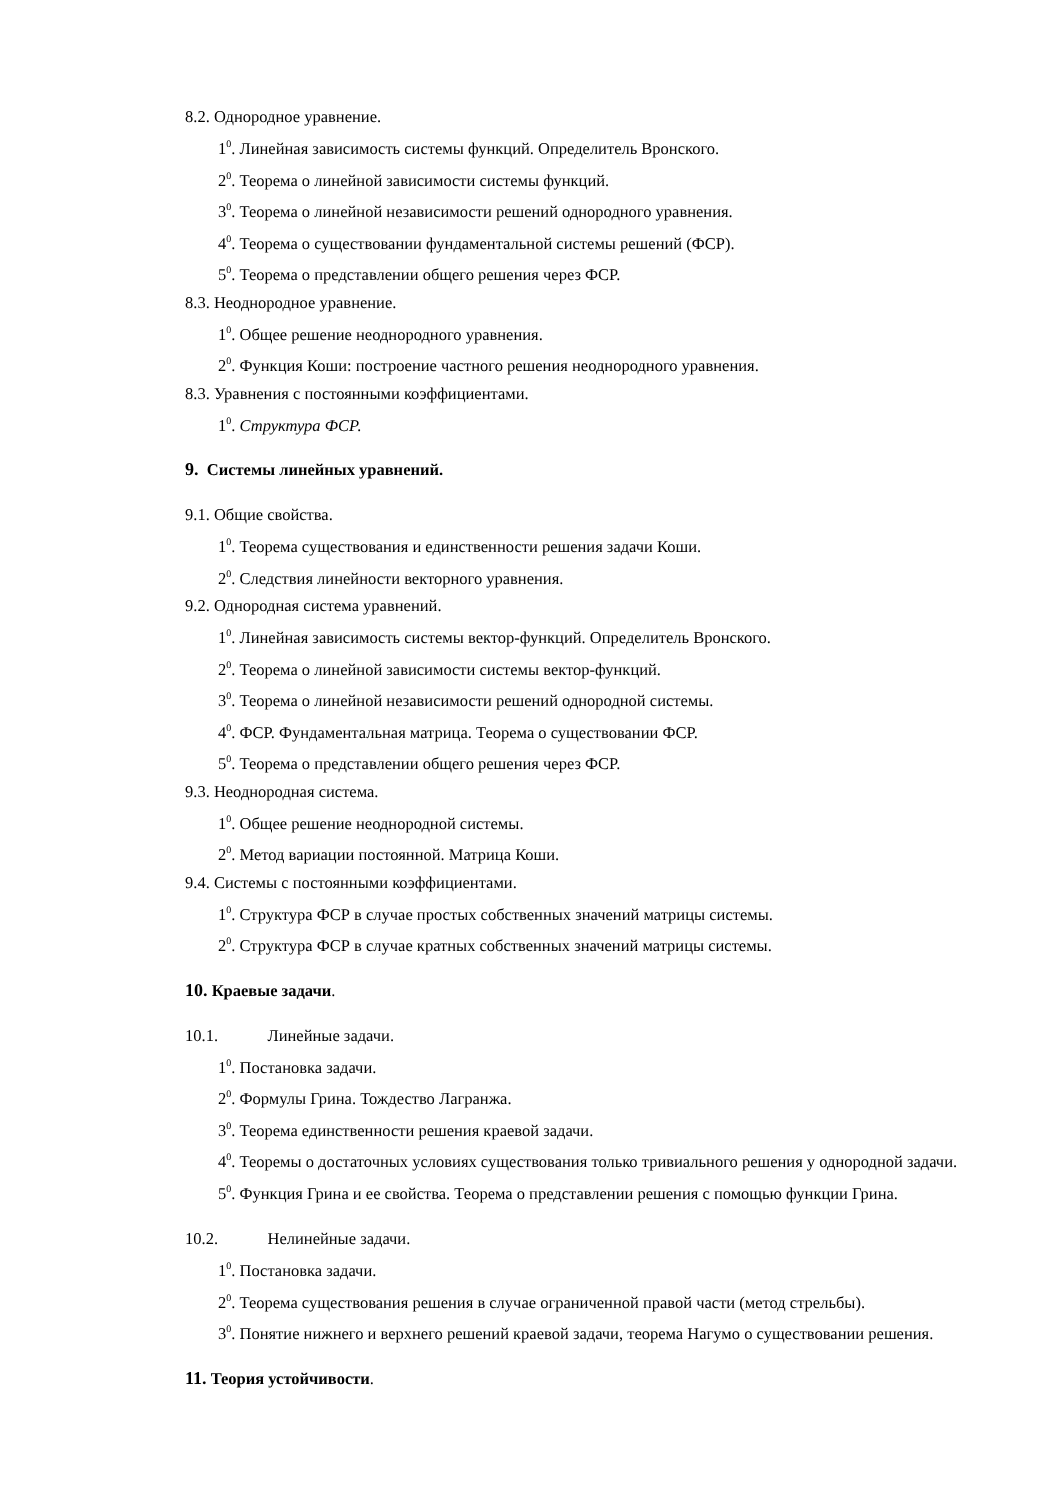8.2. Однородное уравнение.
1<sup>0</sup>. Линейная зависимость системы функций. Определитель Вронского.
2<sup>0</sup>. Теорема о линейной зависимости системы функций.
3<sup>0</sup>. Теорема о линейной независимости решений однородного уравнения.
4<sup>0</sup>. Теорема о существовании фундаментальной системы решений (ФСР).
5<sup>0</sup>. Теорема о представлении общего решения через ФСР.
8.3. Неоднородное уравнение.
1<sup>0</sup>. Общее решение неоднородного уравнения.
2<sup>0</sup>. Функция Коши: построение частного решения неоднородного уравнения.
8.3. Уравнения с постоянными коэффициентами.
1<sup>0</sup>. Структура ФСР.
9. Системы линейных уравнений.
9.1. Общие свойства.
1<sup>0</sup>. Теорема существования и единственности решения задачи Коши.
2<sup>0</sup>. Следствия линейности векторного уравнения.
9.2. Однородная система уравнений.
1<sup>0</sup>. Линейная зависимость системы вектор-функций. Определитель Вронского.
2<sup>0</sup>. Теорема о линейной зависимости системы вектор-функций.
3<sup>0</sup>. Теорема о линейной независимости решений однородной системы.
4<sup>0</sup>. ФСР. Фундаментальная матрица. Теорема о существовании ФСР.
5<sup>0</sup>. Теорема о представлении общего решения через ФСР.
9.3. Неоднородная система.
1<sup>0</sup>. Общее решение неоднородной системы.
2<sup>0</sup>. Метод вариации постоянной. Матрица Коши.
9.4. Системы с постоянными коэффициентами.
1<sup>0</sup>. Структура ФСР в случае простых собственных значений матрицы системы.
2<sup>0</sup>. Структура ФСР в случае кратных собственных значений матрицы системы.
10. Краевые задачи.
10.1. Линейные задачи.
1<sup>0</sup>. Постановка задачи.
2<sup>0</sup>. Формулы Грина. Тождество Лагранжа.
3<sup>0</sup>. Теорема единственности решения краевой задачи.
4<sup>0</sup>. Теоремы о достаточных условиях существования только тривиального решения у однородной задачи.
5<sup>0</sup>. Функция Грина и ее свойства. Теорема о представлении решения с помощью функции Грина.
10.2. Нелинейные задачи.
1<sup>0</sup>. Постановка задачи.
2<sup>0</sup>. Теорема существования решения в случае ограниченной правой части (метод стрельбы).
3<sup>0</sup>. Понятие нижнего и верхнего решений краевой задачи, теорема Нагумо о существовании решения.
11. Теория устойчивости.